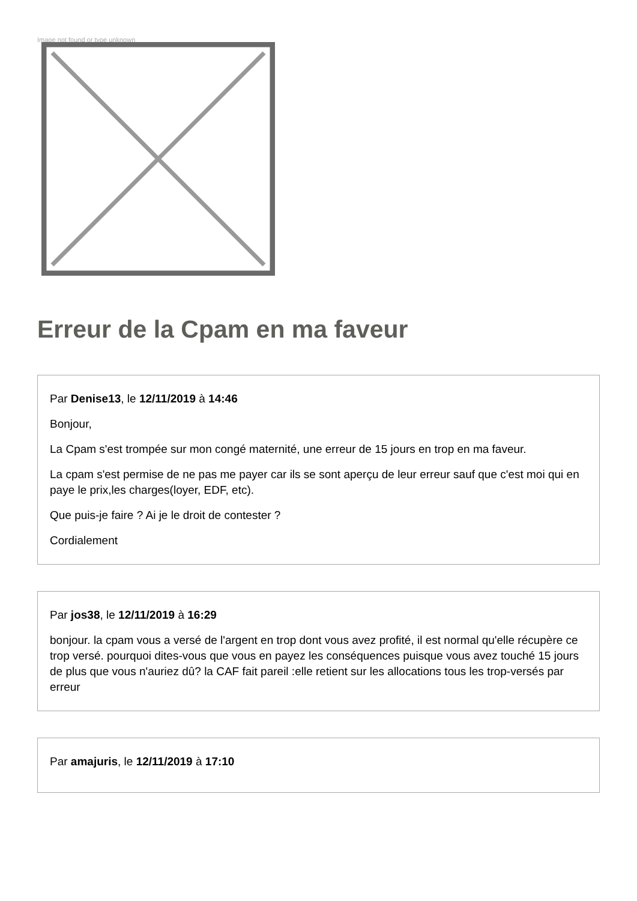Image not found or type unknown
Erreur de la Cpam en ma faveur
Par Denise13, le 12/11/2019 à 14:46
Bonjour,
La Cpam s'est trompée sur mon congé maternité, une erreur de 15 jours en trop en ma faveur.
La cpam s'est permise de ne pas me payer car ils se sont aperçu de leur erreur sauf que c'est moi qui en paye le prix,les charges(loyer, EDF, etc).
Que puis-je faire ? Ai je le droit de contester ?
Cordialement
Par jos38, le 12/11/2019 à 16:29
bonjour. la cpam vous a versé de l'argent en trop dont vous avez profité, il est normal qu'elle récupère ce trop versé. pourquoi dites-vous que vous en payez les conséquences puisque vous avez touché 15 jours de plus que vous n'auriez dû? la CAF fait pareil :elle retient sur les allocations tous les trop-versés par erreur
Par amajuris, le 12/11/2019 à 17:10